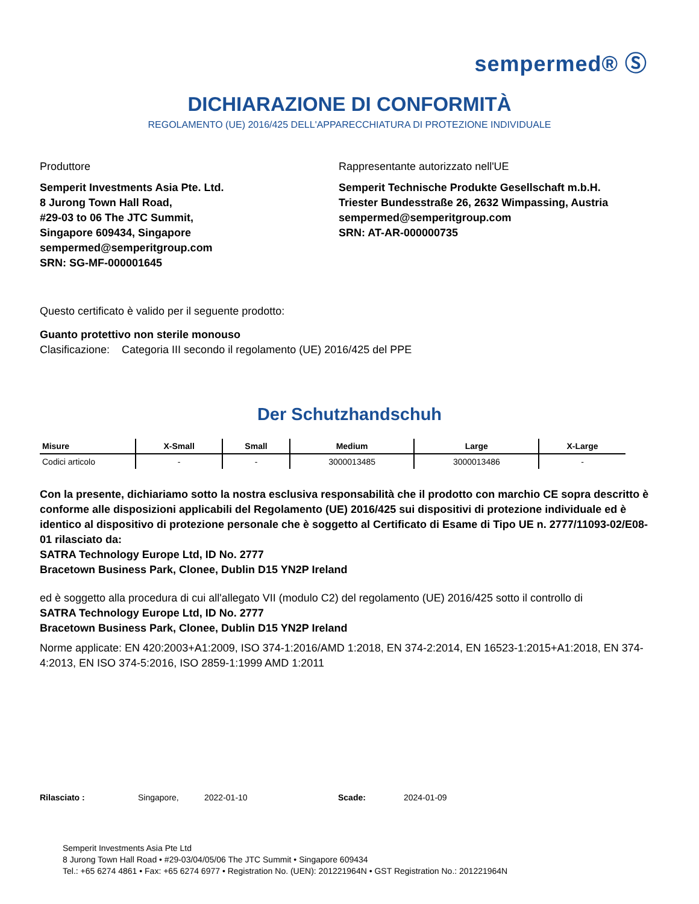sempermed® Ⓢ
DICHIARAZIONE DI CONFORMITÀ
REGOLAMENTO (UE) 2016/425 DELL'APPARECCHIATURA DI PROTEZIONE INDIVIDUALE
Produttore
Semperit Investments Asia Pte. Ltd.
8 Jurong Town Hall Road,
#29-03 to 06 The JTC Summit,
Singapore 609434, Singapore
sempermed@semperitgroup.com
SRN: SG-MF-000001645
Rappresentante autorizzato nell'UE
Semperit Technische Produkte Gesellschaft m.b.H.
Triester Bundesstraße 26, 2632 Wimpassing, Austria
sempermed@semperitgroup.com
SRN: AT-AR-000000735
Questo certificato è valido per il seguente prodotto:
Guanto protettivo non sterile monouso
Clasificazione: Categoria III secondo il regolamento (UE) 2016/425 del PPE
Der Schutzhandschuh
| Misure | X-Small | Small | Medium | Large | X-Large |
| --- | --- | --- | --- | --- | --- |
| Codici articolo | - | - | 3000013485 | 3000013486 | - |
Con la presente, dichiariamo sotto la nostra esclusiva responsabilità che il prodotto con marchio CE sopra descritto è conforme alle disposizioni applicabili del Regolamento (UE) 2016/425 sui dispositivi di protezione individuale ed è identico al dispositivo di protezione personale che è soggetto al Certificato di Esame di Tipo UE n. 2777/11093-02/E08-01 rilasciato da:
SATRA Technology Europe Ltd, ID No. 2777
Bracetown Business Park, Clonee, Dublin D15 YN2P Ireland
ed è soggetto alla procedura di cui all'allegato VII (modulo C2) del regolamento (UE) 2016/425 sotto il controllo di
SATRA Technology Europe Ltd, ID No. 2777
Bracetown Business Park, Clonee, Dublin D15 YN2P Ireland
Norme applicate: EN 420:2003+A1:2009, ISO 374-1:2016/AMD 1:2018, EN 374-2:2014, EN 16523-1:2015+A1:2018, EN 374-4:2013, EN ISO 374-5:2016, ISO 2859-1:1999 AMD 1:2011
Rilasciato : Singapore, 2022-01-10 Scade: 2024-01-09
Semperit Investments Asia Pte Ltd
8 Jurong Town Hall Road • #29-03/04/05/06 The JTC Summit • Singapore 609434
Tel.: +65 6274 4861 • Fax: +65 6274 6977 • Registration No. (UEN): 201221964N • GST Registration No.: 201221964N